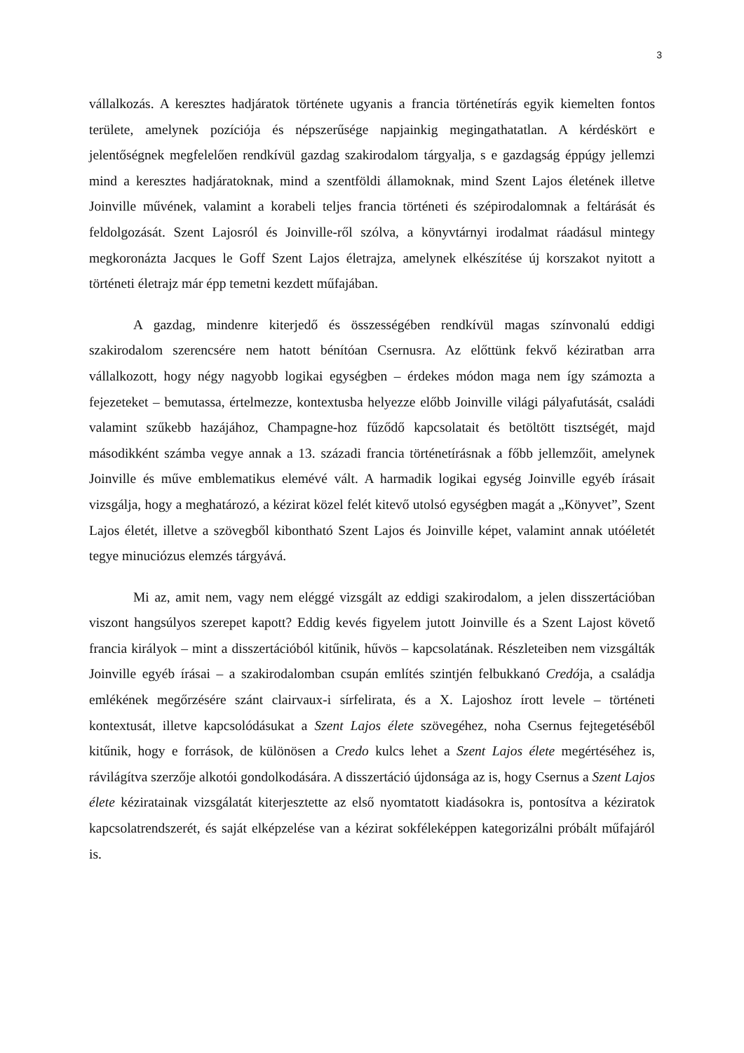3
vállalkozás. A keresztes hadjáratok története ugyanis a francia történetírás egyik kiemelten fontos területe, amelynek pozíciója és népszerűsége napjainkig megingathatatlan. A kérdéskört e jelentőségnek megfelelően rendkívül gazdag szakirodalom tárgyalja, s e gazdagság éppúgy jellemzi mind a keresztes hadjáratoknak, mind a szentföldi államoknak, mind Szent Lajos életének illetve Joinville művének, valamint a korabeli teljes francia történeti és szépirodalomnak a feltárását és feldolgozását. Szent Lajosról és Joinville-ről szólva, a könyvtárnyi irodalmat ráadásul mintegy megkoronázta Jacques le Goff Szent Lajos életrajza, amelynek elkészítése új korszakot nyitott a történeti életrajz már épp temetni kezdett műfajában.
A gazdag, mindenre kiterjedő és összességében rendkívül magas színvonalú eddigi szakirodalom szerencsére nem hatott bénítóan Csernusra. Az előttünk fekvő kéziratban arra vállalkozott, hogy négy nagyobb logikai egységben – érdekes módon maga nem így számozta a fejezeteket – bemutassa, értelmezze, kontextusba helyezze előbb Joinville világi pályafutását, családi valamint szűkebb hazájához, Champagne-hoz fűződő kapcsolatait és betöltött tisztségét, majd másodikként számba vegye annak a 13. századi francia történetírásnak a főbb jellemzőit, amelynek Joinville és műve emblematikus elemévé vált. A harmadik logikai egység Joinville egyéb írásait vizsgálja, hogy a meghatározó, a kézirat közel felét kitevő utolsó egységben magát a „Könyvet”, Szent Lajos életét, illetve a szövegből kibontható Szent Lajos és Joinville képet, valamint annak utóéletét tegye minuciózus elemzés tárgyává.
Mi az, amit nem, vagy nem eléggé vizsgált az eddigi szakirodalom, a jelen disszertációban viszont hangsúlyos szerepet kapott? Eddig kevés figyelem jutott Joinville és a Szent Lajost követő francia királyok – mint a disszertációból kitűnik, hűvös – kapcsolatának. Részleteiben nem vizsgálták Joinville egyéb írásai – a szakirodalomban csupán említés szintjén felbukkanó Credója, a családja emlékének megőrzésére szánt clairvaux-i sírfelirata, és a X. Lajoshoz írott levele – történeti kontextusát, illetve kapcsolódásukat a Szent Lajos élete szövegéhez, noha Csernus fejtegetéséből kitűnik, hogy e források, de különösen a Credo kulcs lehet a Szent Lajos élete megértéséhez is, rávilágítva szerzője alkotói gondolkodására. A disszertáció újdonsága az is, hogy Csernus a Szent Lajos élete kéziratainak vizsgálatát kiterjesztette az első nyomtatott kiadásokra is, pontosítva a kéziratok kapcsolatrendszerét, és saját elképzelése van a kézirat sokféleképpen kategorizálni próbált műfajáról is.